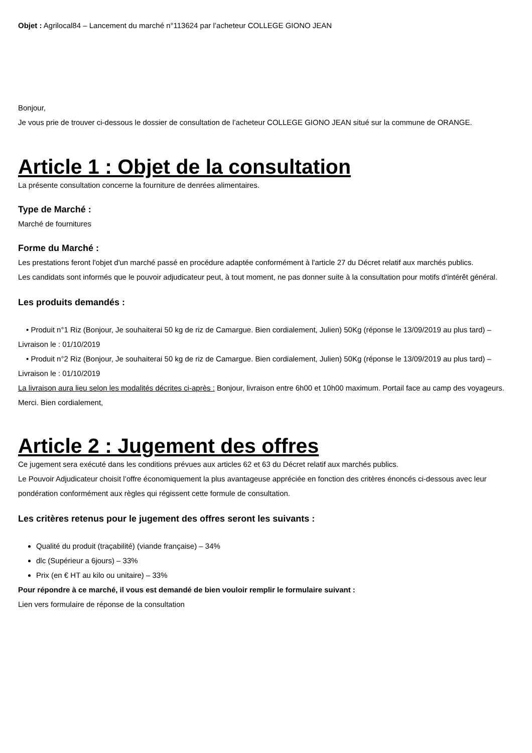Objet : Agrilocal84 – Lancement du marché n°113624 par l’acheteur COLLEGE GIONO JEAN
Bonjour,
Je vous prie de trouver ci-dessous le dossier de consultation de l’acheteur COLLEGE GIONO JEAN situé sur la commune de ORANGE.
Article 1 : Objet de la consultation
La présente consultation concerne la fourniture de denrées alimentaires.
Type de Marché :
Marché de fournitures
Forme du Marché :
Les prestations feront l'objet d'un marché passé en procédure adaptée conformément à l'article 27 du Décret relatif aux marchés publics.
Les candidats sont informés que le pouvoir adjudicateur peut, à tout moment, ne pas donner suite à la consultation pour motifs d'intérêt général.
Les produits demandés :
• Produit n°1 Riz (Bonjour, Je souhaiterai 50 kg de riz de Camargue. Bien cordialement, Julien) 50Kg (réponse le 13/09/2019 au plus tard) – Livraison le : 01/10/2019
• Produit n°2 Riz (Bonjour, Je souhaiterai 50 kg de riz de Camargue. Bien cordialement, Julien) 50Kg (réponse le 13/09/2019 au plus tard) – Livraison le : 01/10/2019
La livraison aura lieu selon les modalités décrites ci-après : Bonjour, livraison entre 6h00 et 10h00 maximum. Portail face au camp des voyageurs. Merci. Bien cordialement,
Article 2 : Jugement des offres
Ce jugement sera exécuté dans les conditions prévues aux articles 62 et 63 du Décret relatif aux marchés publics.
Le Pouvoir Adjudicateur choisit l’offre économiquement la plus avantageuse appréciée en fonction des critères énoncés ci-dessous avec leur pondération conformément aux règles qui régissent cette formule de consultation.
Les critères retenus pour le jugement des offres seront les suivants :
Qualité du produit (traçabilité) (viande française) – 34%
dlc (Supérieur a 6jours) – 33%
Prix (en € HT au kilo ou unitaire) – 33%
Pour répondre à ce marché, il vous est demandé de bien vouloir remplir le formulaire suivant :
Lien vers formulaire de réponse de la consultation